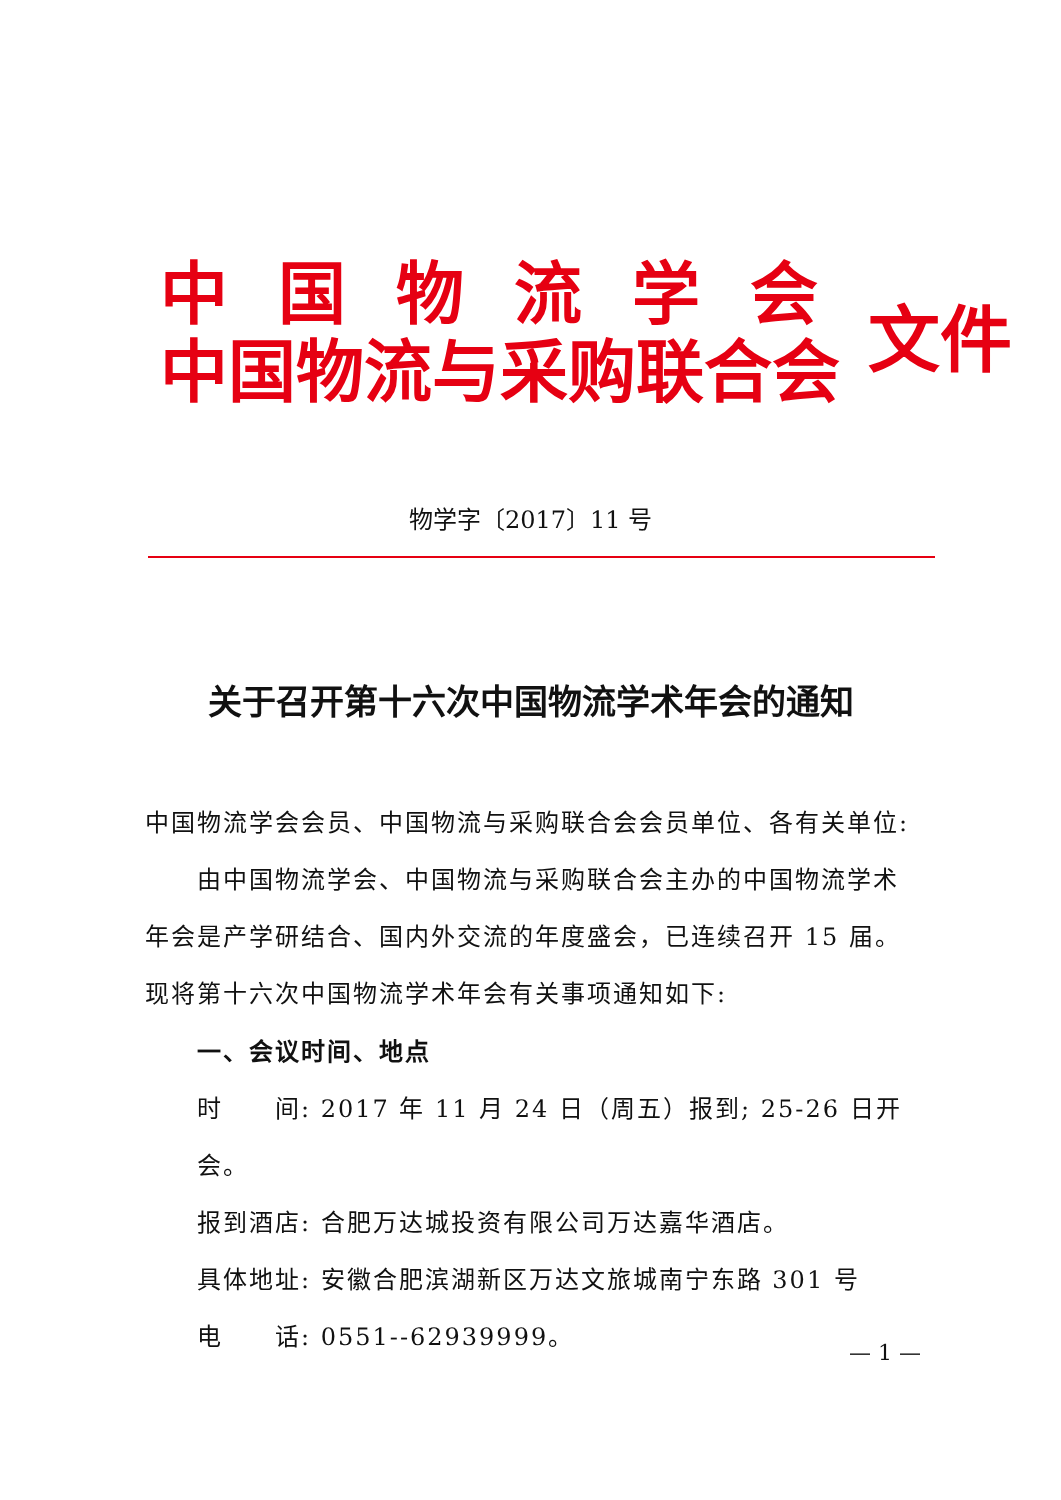中国物流学会
中国物流与采购联合会
文件
物学字〔2017〕11 号
关于召开第十六次中国物流学术年会的通知
中国物流学会会员、中国物流与采购联合会会员单位、各有关单位:
由中国物流学会、中国物流与采购联合会主办的中国物流学术年会是产学研结合、国内外交流的年度盛会，已连续召开 15 届。现将第十六次中国物流学术年会有关事项通知如下:
一、会议时间、地点
时　　间: 2017 年 11 月 24 日（周五）报到; 25-26 日开会。
报到酒店: 合肥万达城投资有限公司万达嘉华酒店。
具体地址: 安徽合肥滨湖新区万达文旅城南宁东路 301 号
电　　话: 0551--62939999。
— 1 —